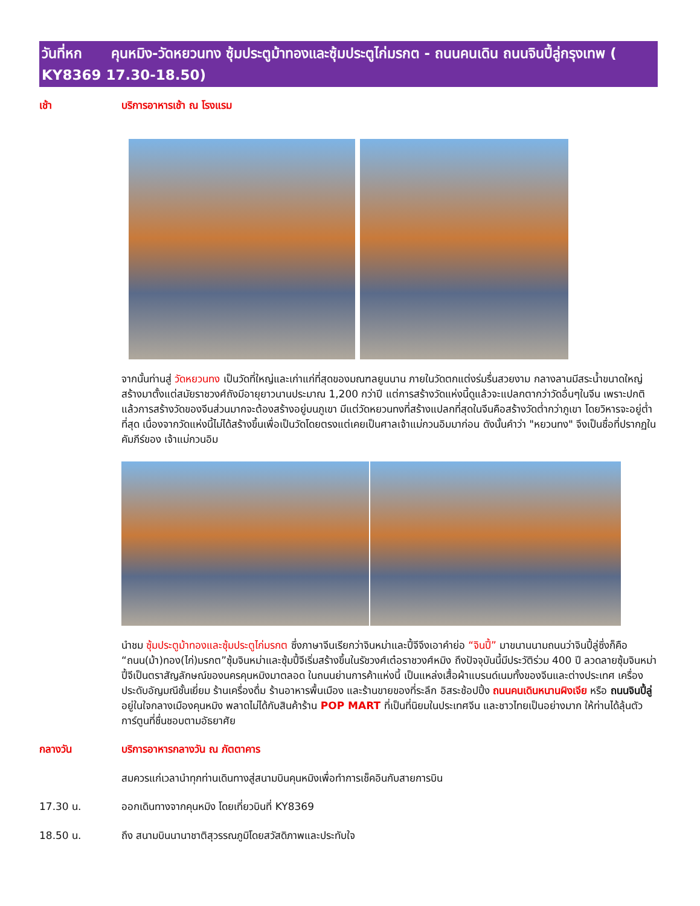วันที่หก คุนหมิง-วัดหยวนทง ซุ้มประตูม้าทองและซุ้มประตูไก่มรกต - ถนนคนเดิน ถนนจินปี้ลู่กรุงเทพ ( KY8369 17.30-18.50)
เช้า
บริการอาหารเช้า ณ โรงแรม
จากนั้นท่านสู่ วัดหยวนทง เป็นวัดที่ใหญ่และเก่าแก่ที่สุดของมณฑลยูนนาน ภายในวัดตกแต่งร่มรื่นสวยงาม กลางลานมีสระน้ำขนาดใหญ่ สร้างมาตั้งแต่สมัยราชวงศ์ถังมีอายุยาวนานประมาณ 1,200 กว่าปี แต่การสร้างวัดแห่งนี้ดูแล้วจะแปลกตากว่าวัดอื่นๆในจีน เพราะปกติแล้วการสร้างวัดของจีนส่วนมากจะต้องสร้างอยู่บนภูเขา มีแต่วัดหยวนทงที่สร้างแปลกที่สุดในจีนคือสร้างวัดต่ำกว่าภูเขา โดยวิหารจะอยู่ต่ำที่สุด เนื่องจากวัดแห่งนี้ไม่ได้สร้างขึ้นเพื่อเป็นวัดโดยตรงแต่เคยเป็นศาลเจ้าแม่กวนอิมมาก่อน ดังนั้นคำว่า "หยวนทง" จึงเป็นชื่อที่ปรากฏในคัมภีร์ของ เจ้าแม่กวนอิม
นำชม ซุ้มประตูม้าทองและซุ้มประตูไก่มรกต ซึ่งภาษาจีนเรียกว่าจินหม่าและปี้จีจึงเอาคำย่อ “จินปี้” มาขนานนามถนนว่าจินปี้ลู่ซึ่งก็คือ “ถนน(ม้า)ทอง(ไก่)มรกต”ซุ้มจินหม่าและซุ้มปี้จีเริ่มสร้างขึ้นในรัชวงศ์เต๋อราชวงศ์หมิง ถึงปัจจุบันนี้มีประวัติร่วม 400 ปี ลวดลายซุ้มจินหม่าปี้จีเป็นตราสัญลักษณ์ของนครคุนหมิงมาตลอด ในถนนย่านการค้าแห่งนี้ เป็นแหล่งเสื้อผ้าแบรนด์เนมทั้งของจีนและต่างประเทศ เครื่องประดับอัญมณีชั้นเยี่ยม ร้านเครื่องดื่ม ร้านอาหารพื้นเมือง และร้านขายของที่ระลึก อิสระช้อปปิ้ง ถนนคนเดินหนานผิงเจีย หรือ ถนนจินปี้ลู่ อยู่ในใจกลางเมืองคุนหมิง พลาดไม่ได้กับสินค้าร้าน POP MART ที่เป็นที่นิยมในประเทศจีน และชาวไทยเป็นอย่างมาก ให้ท่านได้ลุ้นตัวการ์ตูนที่ชื่นชอบตามอัธยาศัย
กลางวัน
บริการอาหารกลางวัน ณ ภัตตาคาร
สมควรแก่เวลานำทุกท่านเดินทางสู่สนามบินคุนหมิงเพื่อทำการเช็คอินกับสายการบิน
17.30 น.
ออกเดินทางจากคุนหมิง โดยเที่ยวบินที่ KY8369
18.50 น.
ถึง สนามบินนานาชาติสุวรรณภูมิโดยสวัสดิภาพและประทับใจ